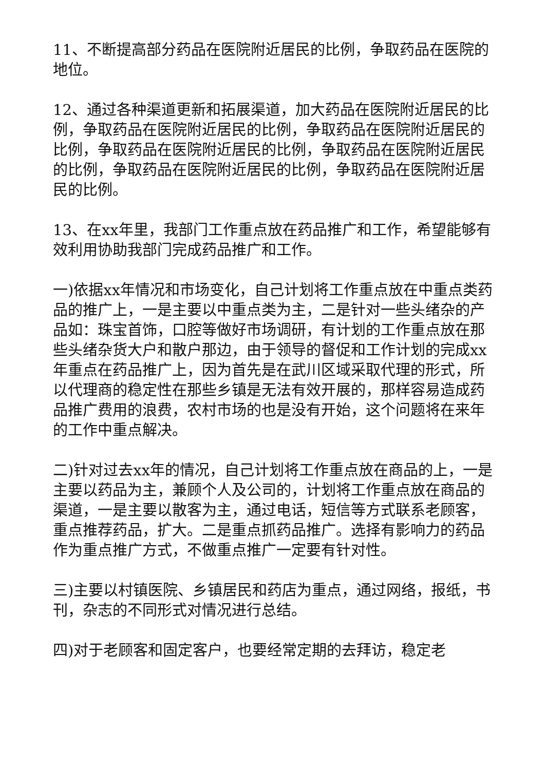11、不断提高部分药品在医院附近居民的比例，争取药品在医院的地位。
12、通过各种渠道更新和拓展渠道，加大药品在医院附近居民的比例，争取药品在医院附近居民的比例，争取药品在医院附近居民的比例，争取药品在医院附近居民的比例，争取药品在医院附近居民的比例，争取药品在医院附近居民的比例，争取药品在医院附近居民的比例。
13、在xx年里，我部门工作重点放在药品推广和工作，希望能够有效利用协助我部门完成药品推广和工作。
一)依据xx年情况和市场变化，自己计划将工作重点放在中重点类药品的推广上，一是主要以中重点类为主，二是针对一些头绪杂的产品如：珠宝首饰，口腔等做好市场调研，有计划的工作重点放在那些头绪杂货大户和散户那边，由于领导的督促和工作计划的完成xx年重点在药品推广上，因为首先是在武川区域采取代理的形式，所以代理商的稳定性在那些乡镇是无法有效开展的，那样容易造成药品推广费用的浪费，农村市场的也是没有开始，这个问题将在来年的工作中重点解决。
二)针对过去xx年的情况，自己计划将工作重点放在商品的上，一是主要以药品为主，兼顾个人及公司的，计划将工作重点放在商品的渠道，一是主要以散客为主，通过电话，短信等方式联系老顾客，重点推荐药品，扩大。二是重点抓药品推广。选择有影响力的药品作为重点推广方式，不做重点推广一定要有针对性。
三)主要以村镇医院、乡镇居民和药店为重点，通过网络，报纸，书刊，杂志的不同形式对情况进行总结。
四)对于老顾客和固定客户，也要经常定期的去拜访，稳定老